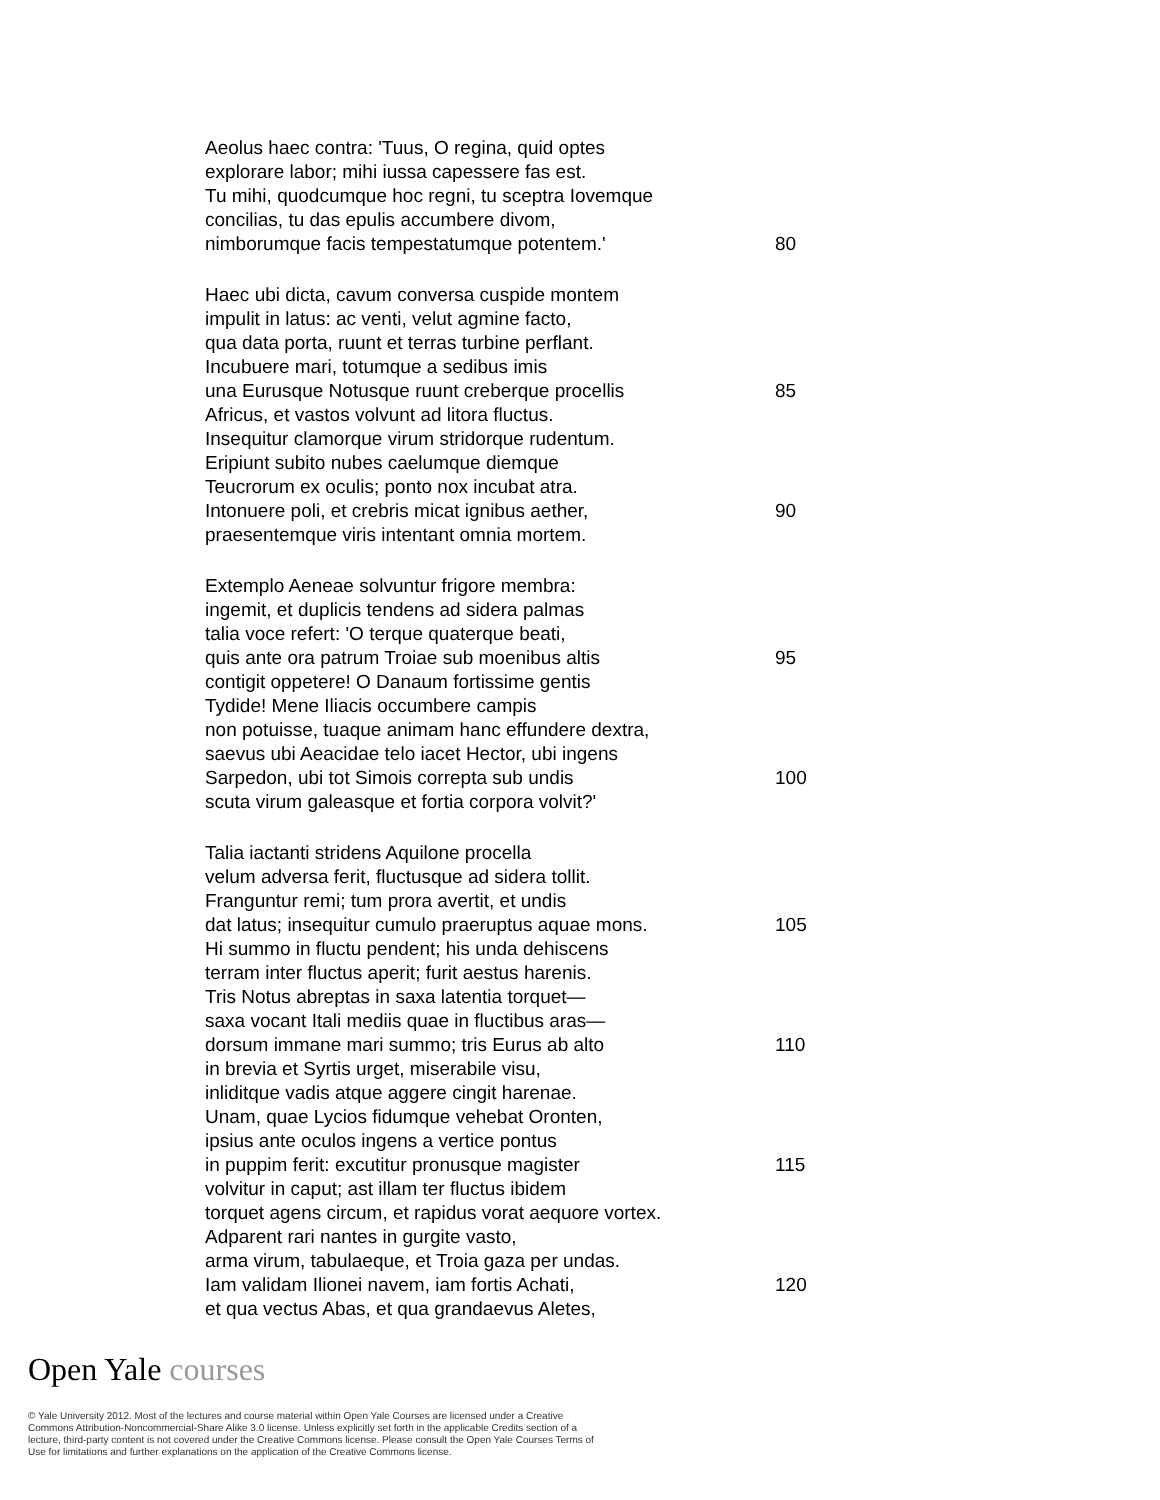Aeolus haec contra: 'Tuus, O regina, quid optes
explorare labor; mihi iussa capessere fas est.
Tu mihi, quodcumque hoc regni, tu sceptra Iovemque
concilias, tu das epulis accumbere divom,
nimborumque facis tempestatumque potentem.' 80
Haec ubi dicta, cavum conversa cuspide montem
impulit in latus: ac venti, velut agmine facto,
qua data porta, ruunt et terras turbine perflant.
Incubuere mari, totumque a sedibus imis
una Eurusque Notusque ruunt creberque procellis 85
Africus, et vastos volvunt ad litora fluctus.
Insequitur clamorque virum stridorque rudentum.
Eripiunt subito nubes caelumque diemque
Teucrorum ex oculis; ponto nox incubat atra.
Intonuere poli, et crebris micat ignibus aether, 90
praesentemque viris intentant omnia mortem.
Extemplo Aeneae solvuntur frigore membra:
ingemit, et duplicis tendens ad sidera palmas
talia voce refert: 'O terque quaterque beati,
quis ante ora patrum Troiae sub moenibus altis 95
contigit oppetere! O Danaum fortissime gentis
Tydide! Mene Iliacis occumbere campis
non potuisse, tuaque animam hanc effundere dextra,
saevus ubi Aeacidae telo iacet Hector, ubi ingens
Sarpedon, ubi tot Simois correpta sub undis 100
scuta virum galeasque et fortia corpora volvit?'
Talia iactanti stridens Aquilone procella
velum adversa ferit, fluctusque ad sidera tollit.
Franguntur remi; tum prora avertit, et undis
dat latus; insequitur cumulo praeruptus aquae mons.
105
Hi summo in fluctu pendent; his unda dehiscens
terram inter fluctus aperit; furit aestus harenis.
Tris Notus abreptas in saxa latentia torquet—
saxa vocant Itali mediis quae in fluctibus aras—
dorsum immane mari summo; tris Eurus ab alto 110
in brevia et Syrtis urget, miserabile visu,
inliditque vadis atque aggere cingit harenae.
Unam, quae Lycios fidumque vehebat Oronten,
ipsius ante oculos ingens a vertice pontus
in puppim ferit: excutitur pronusque magister 115
volvitur in caput; ast illam ter fluctus ibidem
torquet agens circum, et rapidus vorat aequore vortex.
Adparent rari nantes in gurgite vasto,
arma virum, tabulaeque, et Troia gaza per undas.
Iam validam Ilionei navem, iam fortis Achati, 120
et qua vectus Abas, et qua grandaevus Aletes,
Open Yale courses
© Yale University 2012. Most of the lectures and course material within Open Yale Courses are licensed under a Creative Commons Attribution-Noncommercial-Share Alike 3.0 license. Unless explicitly set forth in the applicable Credits section of a lecture, third-party content is not covered under the Creative Commons license. Please consult the Open Yale Courses Terms of Use for limitations and further explanations on the application of the Creative Commons license.